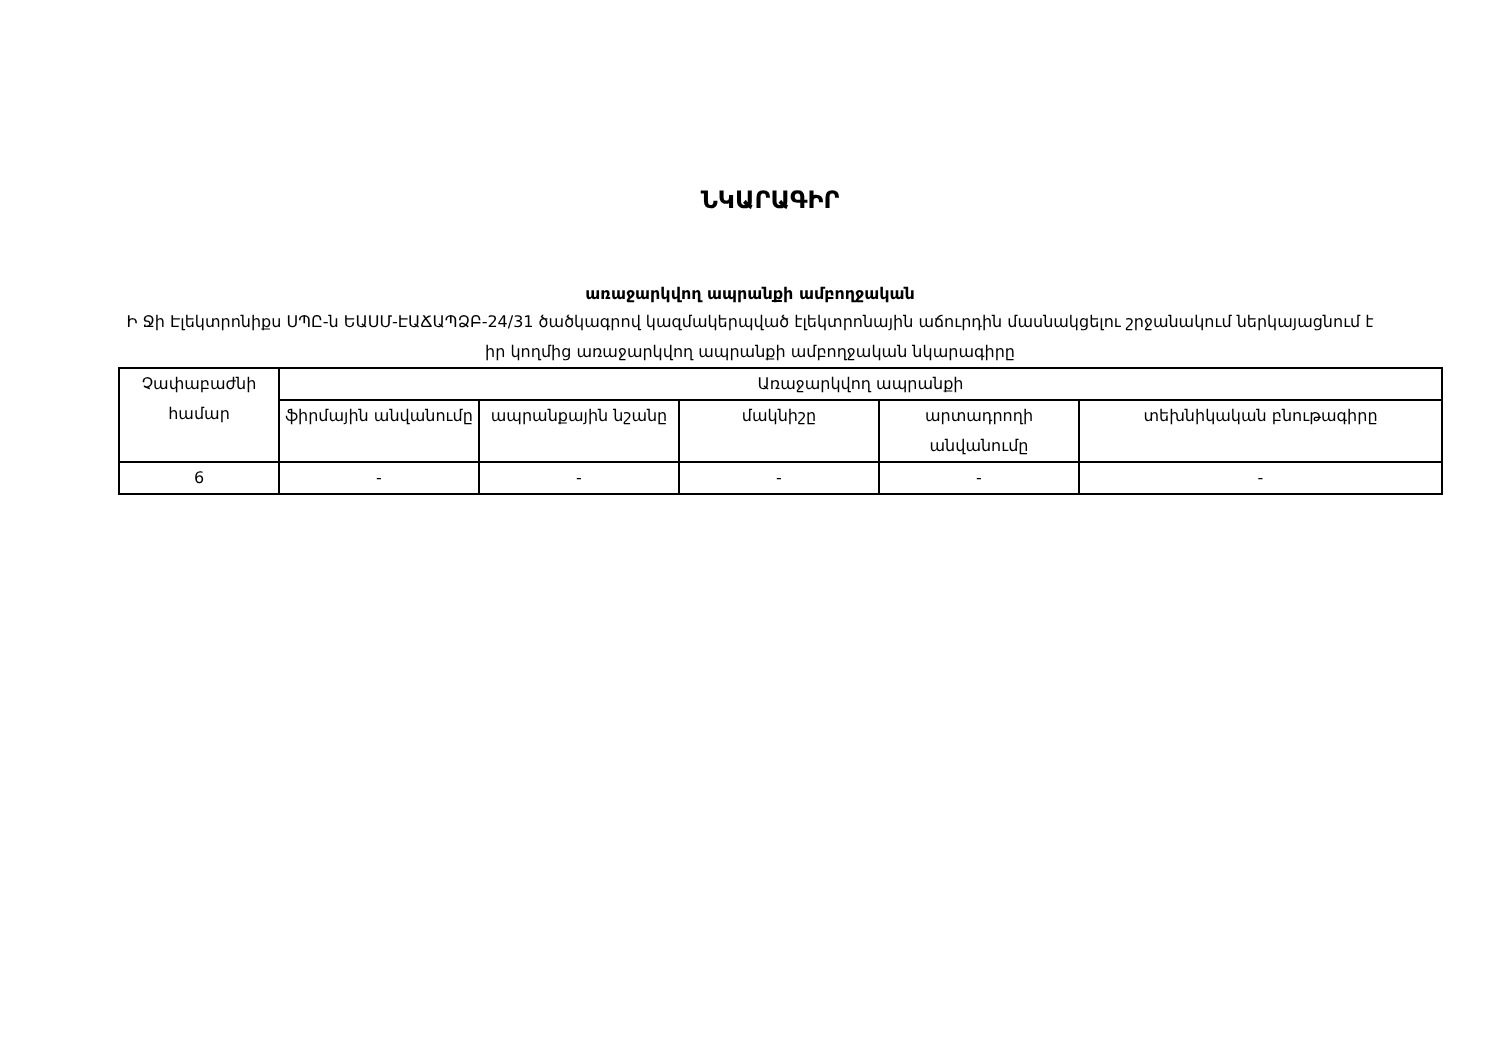ՆԿԱՐԱԳԻՐ
առաջարկվող ապրանքի ամբողջական
Ի Ջի Էլեկտրոնիքս ՍՊԸ-ն ԵԱՍՄ-ԷԱՃԱՊՁԲ-24/31 ծածկագրով կազմակերպված էլեկտրոնային աճուրդին մասնակցելու շրջանակում ներկայացնում է իր կողմից առաջարկվող ապրանքի ամբողջական նկարագիրը
| Չափաբաժնի համար | Առաջարկվող ապրանքի | | | | |
| --- | --- | --- | --- | --- | --- |
| | ֆիրմային անվանումը | ապրանքային նշանը | մակնիշը | արտադրողի անվանումը | տեխնիկական բնութագիրը |
| 6 | - | - | - | - | - |